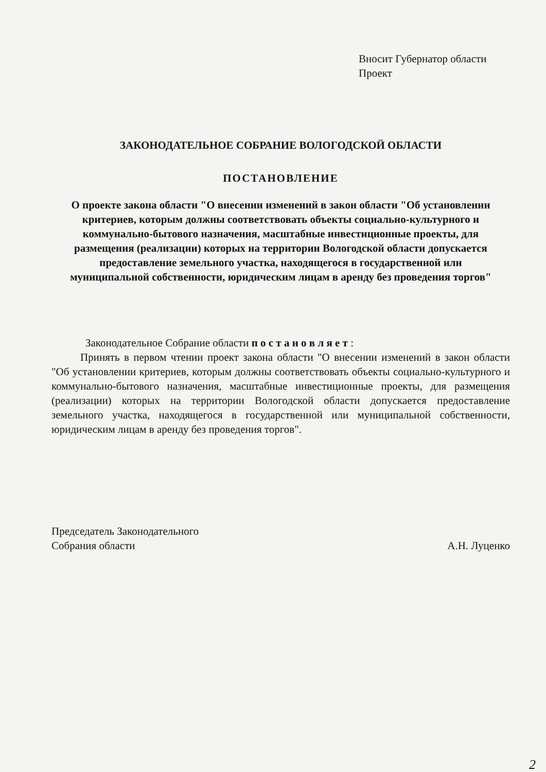Вносит Губернатор области
Проект
ЗАКОНОДАТЕЛЬНОЕ СОБРАНИЕ ВОЛОГОДСКОЙ ОБЛАСТИ
ПОСТАНОВЛЕНИЕ
О проекте закона области "О внесении изменений в закон области "Об установлении критериев, которым должны соответствовать объекты социально-культурного и коммунально-бытового назначения, масштабные инвестиционные проекты, для размещения (реализации) которых на территории Вологодской области допускается предоставление земельного участка, находящегося в государственной или муниципальной собственности, юридическим лицам в аренду без проведения торгов"
Законодательное Собрание области п о с т а н о в л я е т :
Принять в первом чтении проект закона области "О внесении изменений в закон области "Об установлении критериев, которым должны соответствовать объекты социально-культурного и коммунально-бытового назначения, масштабные инвестиционные проекты, для размещения (реализации) которых на территории Вологодской области допускается предоставление земельного участка, находящегося в государственной или муниципальной собственности, юридическим лицам в аренду без проведения торгов".
Председатель Законодательного
Собрания области
А.Н. Луценко
2